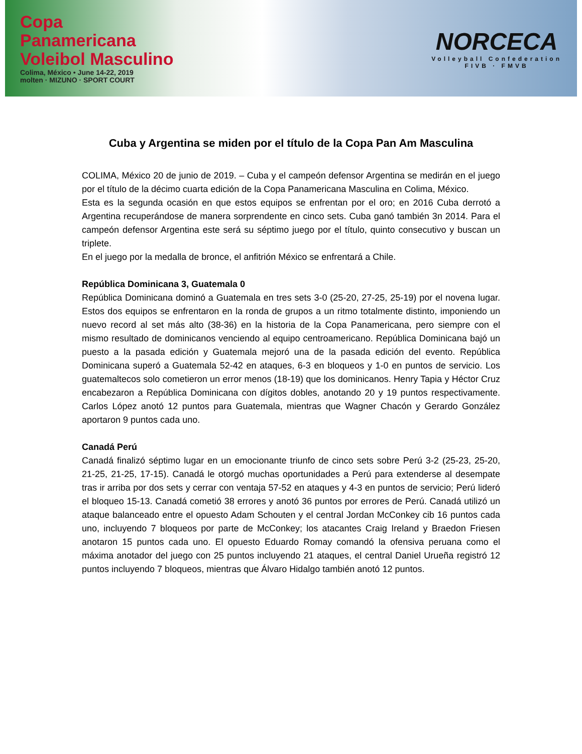Copa
Panamericana
Voleibol Masculino
Colima, México • June 14-22, 2019
molten · MIZUNO · SPORT COURT
NORCECA
Volleyball Confederation
FIVB · FMVB
Cuba y Argentina se miden por el título de la Copa Pan Am Masculina
COLIMA, México 20 de junio de 2019. – Cuba y el campeón defensor Argentina se medirán en el juego por el título de la décimo cuarta edición de la Copa Panamericana Masculina en Colima, México.
Esta es la segunda ocasión en que estos equipos se enfrentan por el oro; en 2016 Cuba derrotó a Argentina recuperándose de manera sorprendente en cinco sets. Cuba ganó también 3n 2014. Para el campeón defensor Argentina este será su séptimo juego por el título, quinto consecutivo y buscan un triplete.
En el juego por la medalla de bronce, el anfitrión México se enfrentará a Chile.
República Dominicana 3, Guatemala 0
República Dominicana dominó a Guatemala en tres sets 3-0 (25-20, 27-25, 25-19) por el novena lugar. Estos dos equipos se enfrentaron en la ronda de grupos a un ritmo totalmente distinto, imponiendo un nuevo record al set más alto (38-36) en la historia de la Copa Panamericana, pero siempre con el mismo resultado de dominicanos venciendo al equipo centroamericano. República Dominicana bajó un puesto a la pasada edición y Guatemala mejoró una de la pasada edición del evento. República Dominicana superó a Guatemala 52-42 en ataques, 6-3 en bloqueos y 1-0 en puntos de servicio. Los guatemaltecos solo cometieron un error menos (18-19) que los dominicanos. Henry Tapia y Héctor Cruz encabezaron a República Dominicana con dígitos dobles, anotando 20 y 19 puntos respectivamente. Carlos López anotó 12 puntos para Guatemala, mientras que Wagner Chacón y Gerardo González aportaron 9 puntos cada uno.
Canadá Perú
Canadá finalizó séptimo lugar en un emocionante triunfo de cinco sets sobre Perú 3-2 (25-23, 25-20, 21-25, 21-25, 17-15). Canadá le otorgó muchas oportunidades a Perú para extenderse al desempate tras ir arriba por dos sets y cerrar con ventaja 57-52 en ataques y 4-3 en puntos de servicio; Perú lideró el bloqueo 15-13. Canadá cometió 38 errores y anotó 36 puntos por errores de Perú. Canadá utilizó un ataque balanceado entre el opuesto Adam Schouten y el central Jordan McConkey cib 16 puntos cada uno, incluyendo 7 bloqueos por parte de McConkey; los atacantes Craig Ireland y Braedon Friesen anotaron 15 puntos cada uno. El opuesto Eduardo Romay comandó la ofensiva peruana como el máxima anotador del juego con 25 puntos incluyendo 21 ataques, el central Daniel Urueña registró 12 puntos incluyendo 7 bloqueos, mientras que Álvaro Hidalgo también anotó 12 puntos.